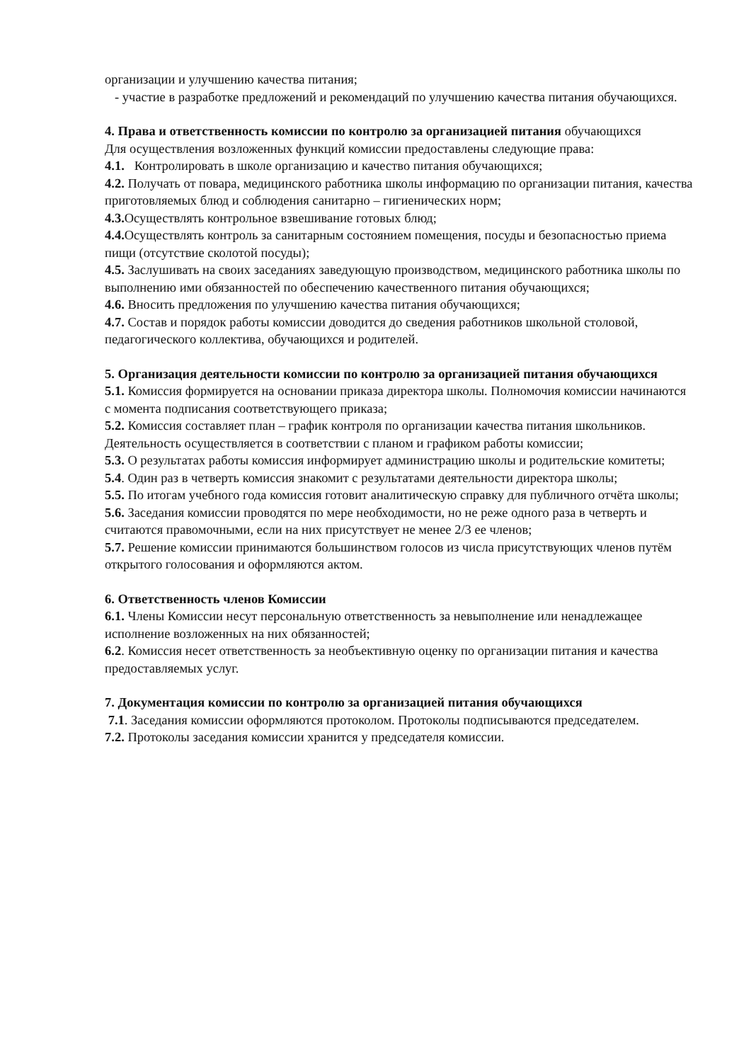организации и улучшению качества питания;
- участие в разработке предложений и рекомендаций по улучшению качества питания обучающихся.
4. Права и ответственность комиссии по контролю за организацией питания обучающихся
Для осуществления возложенных функций комиссии предоставлены следующие права:
4.1. Контролировать в школе организацию и качество питания обучающихся;
4.2. Получать от повара, медицинского работника школы информацию по организации питания, качества приготовляемых блюд и соблюдения санитарно – гигиенических норм;
4.3. Осуществлять контрольное взвешивание готовых блюд;
4.4. Осуществлять контроль за санитарным состоянием помещения, посуды и безопасностью приема пищи (отсутствие сколотой посуды);
4.5. Заслушивать на своих заседаниях заведующую производством, медицинского работника школы по выполнению ими обязанностей по обеспечению качественного питания обучающихся;
4.6. Вносить предложения по улучшению качества питания обучающихся;
4.7. Состав и порядок работы комиссии доводится до сведения работников школьной столовой, педагогического коллектива, обучающихся и родителей.
5. Организация деятельности комиссии по контролю за организацией питания обучающихся
5.1. Комиссия формируется на основании приказа директора школы. Полномочия комиссии начинаются с момента подписания соответствующего приказа;
5.2. Комиссия составляет план – график контроля по организации качества питания школьников. Деятельность осуществляется в соответствии с планом и графиком работы комиссии;
5.3. О результатах работы комиссия информирует администрацию школы и родительские комитеты;
5.4. Один раз в четверть комиссия знакомит с результатами деятельности директора школы;
5.5. По итогам учебного года комиссия готовит аналитическую справку для публичного отчёта школы;
5.6. Заседания комиссии проводятся по мере необходимости, но не реже одного раза в четверть и считаются правомочными, если на них присутствует не менее 2/3 ее членов;
5.7. Решение комиссии принимаются большинством голосов из числа присутствующих членов путём открытого голосования и оформляются актом.
6. Ответственность членов Комиссии
6.1. Члены Комиссии несут персональную ответственность за невыполнение или ненадлежащее исполнение возложенных на них обязанностей;
6.2. Комиссия несет ответственность за необъективную оценку по организации питания и качества предоставляемых услуг.
7. Документация комиссии по контролю за организацией питания обучающихся
7.1. Заседания комиссии оформляются протоколом. Протоколы подписываются председателем.
7.2. Протоколы заседания комиссии хранится у председателя комиссии.